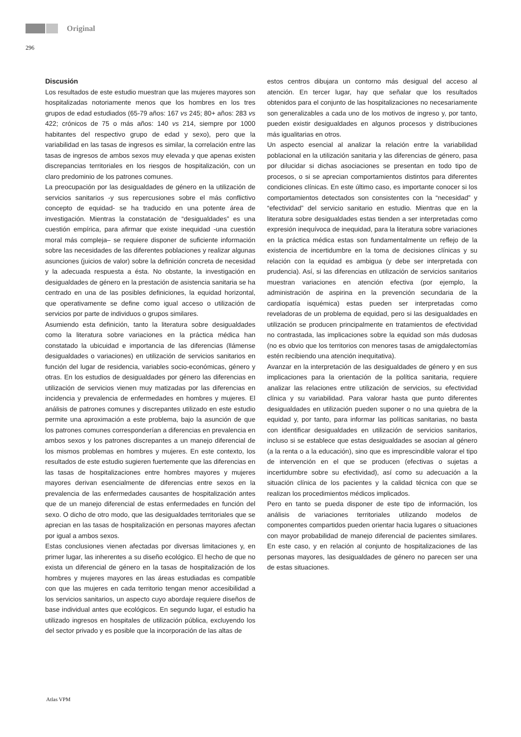Original
296
Discusión
Los resultados de este estudio muestran que las mujeres mayores son hospitalizadas notoriamente menos que los hombres en los tres grupos de edad estudiados (65-79 años: 167 vs 245; 80+ años: 283 vs 422; crónicos de 75 o más años: 140 vs 214, siempre por 1000 habitantes del respectivo grupo de edad y sexo), pero que la variabilidad en las tasas de ingresos es similar, la correlación entre las tasas de ingresos de ambos sexos muy elevada y que apenas existen discrepancias territoriales en los riesgos de hospitalización, con un claro predominio de los patrones comunes.
La preocupación por las desigualdades de género en la utilización de servicios sanitarios -y sus repercusiones sobre el más conflictivo concepto de equidad- se ha traducido en una potente área de investigación. Mientras la constatación de “desigualdades” es una cuestión empírica, para afirmar que existe inequidad -una cuestión moral más compleja– se requiere disponer de suficiente información sobre las necesidades de las diferentes poblaciones y realizar algunas asunciones (juicios de valor) sobre la definición concreta de necesidad y la adecuada respuesta a ésta. No obstante, la investigación en desigualdades de género en la prestación de asistencia sanitaria se ha centrado en una de las posibles definiciones, la equidad horizontal, que operativamente se define como igual acceso o utilización de servicios por parte de individuos o grupos similares.
Asumiendo esta definición, tanto la literatura sobre desigualdades como la literatura sobre variaciones en la práctica médica han constatado la ubicuidad e importancia de las diferencias (llámense desigualdades o variaciones) en utilización de servicios sanitarios en función del lugar de residencia, variables socio-económicas, género y otras. En los estudios de desigualdades por género las diferencias en utilización de servicios vienen muy matizadas por las diferencias en incidencia y prevalencia de enfermedades en hombres y mujeres. El análisis de patrones comunes y discrepantes utilizado en este estudio permite una aproximación a este problema, bajo la asunción de que los patrones comunes corresponderían a diferencias en prevalencia en ambos sexos y los patrones discrepantes a un manejo diferencial de los mismos problemas en hombres y mujeres. En este contexto, los resultados de este estudio sugieren fuertemente que las diferencias en las tasas de hospitalizaciones entre hombres mayores y mujeres mayores derivan esencialmente de diferencias entre sexos en la prevalencia de las enfermedades causantes de hospitalización antes que de un manejo diferencial de estas enfermedades en función del sexo. O dicho de otro modo, que las desigualdades territoriales que se aprecian en las tasas de hospitalización en personas mayores afectan por igual a ambos sexos.
Estas conclusiones vienen afectadas por diversas limitaciones y, en primer lugar, las inherentes a su diseño ecológico. El hecho de que no exista un diferencial de género en la tasas de hospitalización de los hombres y mujeres mayores en las áreas estudiadas es compatible con que las mujeres en cada territorio tengan menor accesibilidad a los servicios sanitarios, un aspecto cuyo abordaje requiere diseños de base individual antes que ecológicos. En segundo lugar, el estudio ha utilizado ingresos en hospitales de utilización pública, excluyendo los del sector privado y es posible que la incorporación de las altas de
estos centros dibujara un contorno más desigual del acceso al atención. En tercer lugar, hay que señalar que los resultados obtenidos para el conjunto de las hospitalizaciones no necesariamente son generalizables a cada uno de los motivos de ingreso y, por tanto, pueden existir desigualdades en algunos procesos y distribuciones más igualitarias en otros.
Un aspecto esencial al analizar la relación entre la variabilidad poblacional en la utilización sanitaria y las diferencias de género, pasa por dilucidar si dichas asociaciones se presentan en todo tipo de procesos, o si se aprecian comportamientos distintos para diferentes condiciones clínicas. En este último caso, es importante conocer si los comportamientos detectados son consistentes con la “necesidad” y “efectividad” del servicio sanitario en estudio. Mientras que en la literatura sobre desigualdades estas tienden a ser interpretadas como expresión inequívoca de inequidad, para la literatura sobre variaciones en la práctica médica estas son fundamentalmente un reflejo de la existencia de incertidumbre en la toma de decisiones clínicas y su relación con la equidad es ambigua (y debe ser interpretada con prudencia). Así, si las diferencias en utilización de servicios sanitarios muestran variaciones en atención efectiva (por ejemplo, la administración de aspirina en la prevención secundaria de la cardiopatía isquémica) estas pueden ser interpretadas como reveladoras de un problema de equidad, pero si las desigualdades en utilización se producen principalmente en tratamientos de efectividad no contrastada, las implicaciones sobre la equidad son más dudosas (no es obvio que los territorios con menores tasas de amigdalectomías estén recibiendo una atención inequitativa).
Avanzar en la interpretación de las desigualdades de género y en sus implicaciones para la orientación de la política sanitaria, requiere analizar las relaciones entre utilización de servicios, su efectividad clínica y su variabilidad. Para valorar hasta que punto diferentes desigualdades en utilización pueden suponer o no una quiebra de la equidad y, por tanto, para informar las políticas sanitarias, no basta con identificar desigualdades en utilización de servicios sanitarios, incluso si se establece que estas desigualdades se asocian al género (a la renta o a la educación), sino que es imprescindible valorar el tipo de intervención en el que se producen (efectivas o sujetas a incertidumbre sobre su efectividad), así como su adecuación a la situación clínica de los pacientes y la calidad técnica con que se realizan los procedimientos médicos implicados.
Pero en tanto se pueda disponer de este tipo de información, los análisis de variaciones territoriales utilizando modelos de componentes compartidos pueden orientar hacia lugares o situaciones con mayor probabilidad de manejo diferencial de pacientes similares. En este caso, y en relación al conjunto de hospitalizaciones de las personas mayores, las desigualdades de género no parecen ser una de estas situaciones.
Atlas VPM